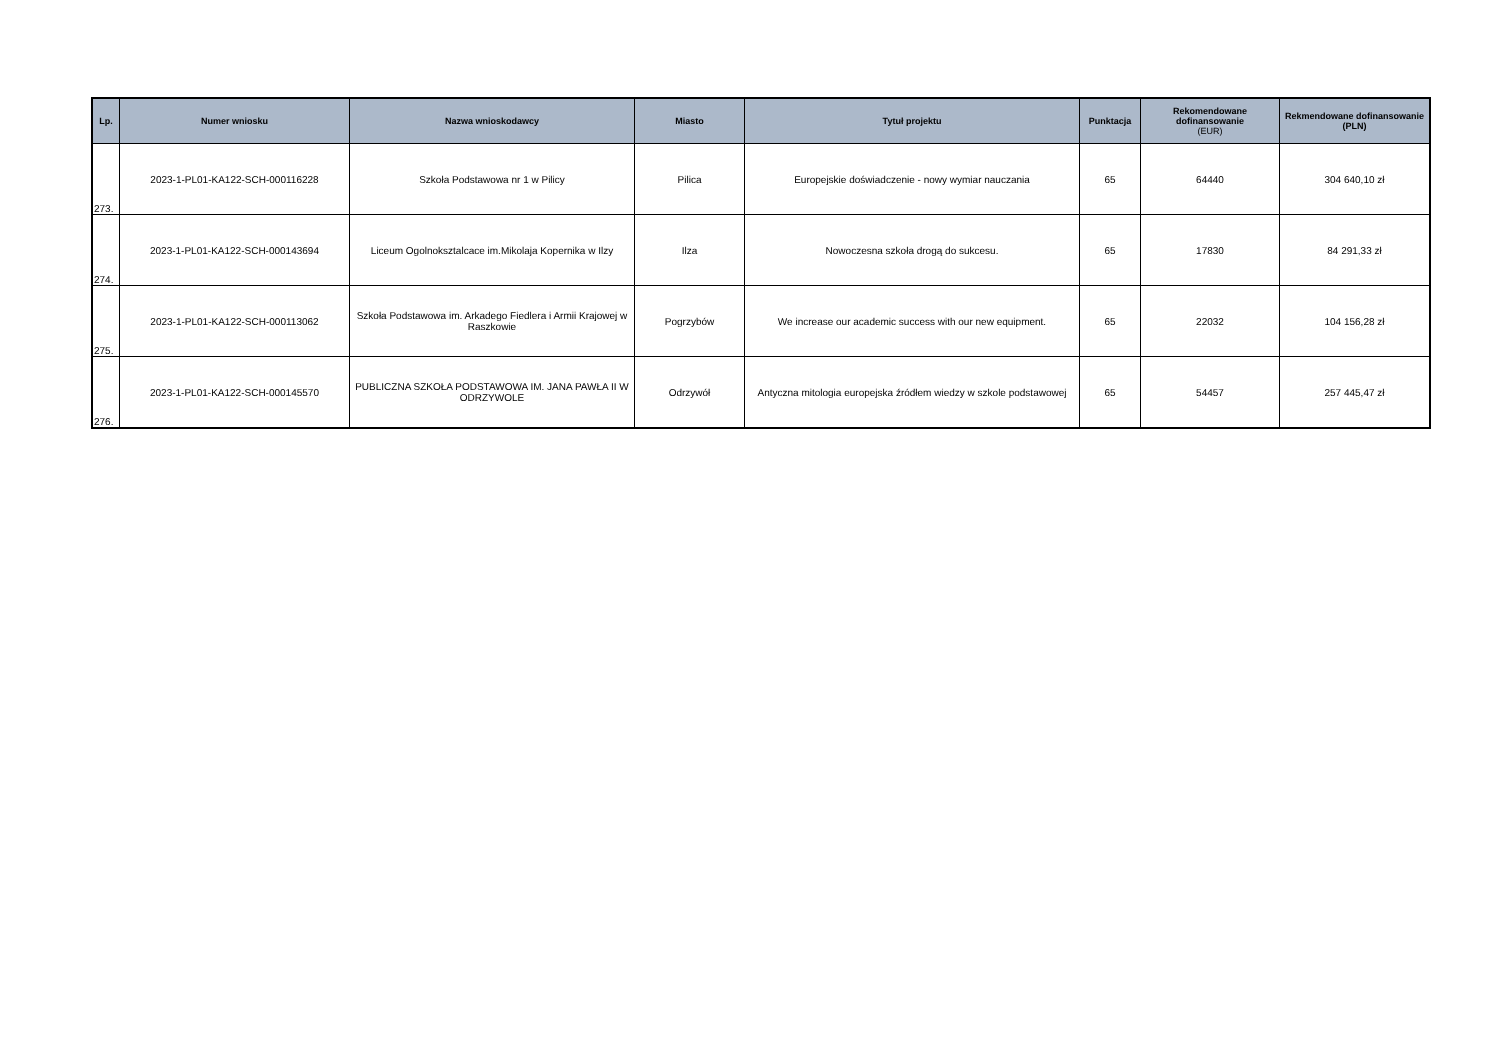| Lp. | Numer wniosku | Nazwa wnioskodawcy | Miasto | Tytuł projektu | Punktacja | Rekomendowane dofinansowanie (EUR) | Rekmendowane dofinansowanie (PLN) |
| --- | --- | --- | --- | --- | --- | --- | --- |
| 273. | 2023-1-PL01-KA122-SCH-000116228 | Szkoła Podstawowa nr 1 w Pilicy | Pilica | Europejskie doświadczenie - nowy wymiar nauczania | 65 | 64440 | 304 640,10 zł |
| 274. | 2023-1-PL01-KA122-SCH-000143694 | Liceum Ogolnoksztalcace im.Mikolaja Kopernika w Ilzy | Ilza | Nowoczesna szkoła drogą do sukcesu. | 65 | 17830 | 84 291,33 zł |
| 275. | 2023-1-PL01-KA122-SCH-000113062 | Szkoła Podstawowa im. Arkadego Fiedlera i Armii Krajowej w Raszkowie | Pogrzybów | We increase our academic success with our new equipment. | 65 | 22032 | 104 156,28 zł |
| 276. | 2023-1-PL01-KA122-SCH-000145570 | PUBLICZNA SZKOŁA PODSTAWOWA IM. JANA PAWŁA II W ODRZYWOLE | Odrzywół | Antyczna mitologia europejska źródłem wiedzy w szkole podstawowej | 65 | 54457 | 257 445,47 zł |